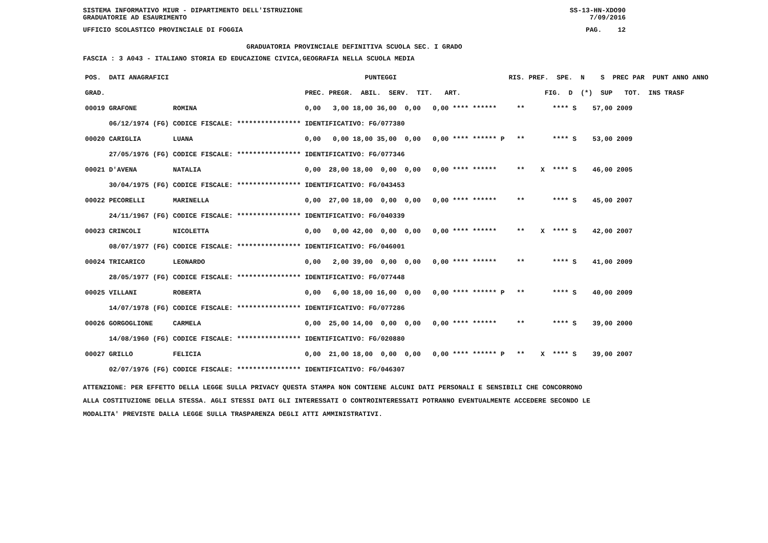SISTEMA INFORMATIVO MIUR - DIPARTIMENTO DELL'ISTRUZIONE
GRADUATORIE AD ESAURIMENTO SS-13-HN-XDO90
7/09/2016
UFFICIO SCOLASTICO PROVINCIALE DI FOGGIA PAG. 12
GRADUATORIA PROVINCIALE DEFINITIVA SCUOLA SEC. I GRADO
FASCIA : 3 A043 - ITALIANO STORIA ED EDUCAZIONE CIVICA,GEOGRAFIA NELLA SCUOLA MEDIA
| POS. DATI ANAGRAFICI | | PUNTEGGI | RIS. PREF. SPE. N S PREC PAR PUNT ANNO ANNO |
| --- | --- | --- | --- |
| GRAD. | | PREC. PREGR. ABIL. SERV. TIT. ART. | FIG. D (*) SUP TOT. INS TRASF |
| 00019 GRAFONE | ROMINA | 0,00 3,00 18,00 36,00 0,00 0,00 **** ****** | ** **** S 57,00 2009 |
| 06/12/1974 (FG) | CODICE FISCALE: **************** | IDENTIFICATIVO: FG/077380 | |
| 00020 CARIGLIA | LUANA | 0,00 0,00 18,00 35,00 0,00 0,00 **** ****** P | ** **** S 53,00 2009 |
| 27/05/1976 (FG) | CODICE FISCALE: **************** | IDENTIFICATIVO: FG/077346 | |
| 00021 D'AVENA | NATALIA | 0,00 28,00 18,00 0,00 0,00 0,00 **** ****** | ** X **** S 46,00 2005 |
| 30/04/1975 (FG) | CODICE FISCALE: **************** | IDENTIFICATIVO: FG/043453 | |
| 00022 PECORELLI | MARINELLA | 0,00 27,00 18,00 0,00 0,00 0,00 **** ****** | ** **** S 45,00 2007 |
| 24/11/1967 (FG) | CODICE FISCALE: **************** | IDENTIFICATIVO: FG/040339 | |
| 00023 CRINCOLI | NICOLETTA | 0,00 0,00 42,00 0,00 0,00 0,00 **** ****** | ** X **** S 42,00 2007 |
| 08/07/1977 (FG) | CODICE FISCALE: **************** | IDENTIFICATIVO: FG/046001 | |
| 00024 TRICARICO | LEONARDO | 0,00 2,00 39,00 0,00 0,00 0,00 **** ****** | ** **** S 41,00 2009 |
| 28/05/1977 (FG) | CODICE FISCALE: **************** | IDENTIFICATIVO: FG/077448 | |
| 00025 VILLANI | ROBERTA | 0,00 6,00 18,00 16,00 0,00 0,00 **** ****** P | ** **** S 40,00 2009 |
| 14/07/1978 (FG) | CODICE FISCALE: **************** | IDENTIFICATIVO: FG/077286 | |
| 00026 GORGOGLIONE | CARMELA | 0,00 25,00 14,00 0,00 0,00 0,00 **** ****** | ** **** S 39,00 2000 |
| 14/08/1960 (FG) | CODICE FISCALE: **************** | IDENTIFICATIVO: FG/020880 | |
| 00027 GRILLO | FELICIA | 0,00 21,00 18,00 0,00 0,00 0,00 **** ****** P | ** X **** S 39,00 2007 |
| 02/07/1976 (FG) | CODICE FISCALE: **************** | IDENTIFICATIVO: FG/046307 | |
ATTENZIONE: PER EFFETTO DELLA LEGGE SULLA PRIVACY QUESTA STAMPA NON CONTIENE ALCUNI DATI PERSONALI E SENSIBILI CHE CONCORRONO
ALLA COSTITUZIONE DELLA STESSA. AGLI STESSI DATI GLI INTERESSATI O CONTROINTERESSATI POTRANNO EVENTUALMENTE ACCEDERE SECONDO LE
MODALITA' PREVISTE DALLA LEGGE SULLA TRASPARENZA DEGLI ATTI AMMINISTRATIVI.